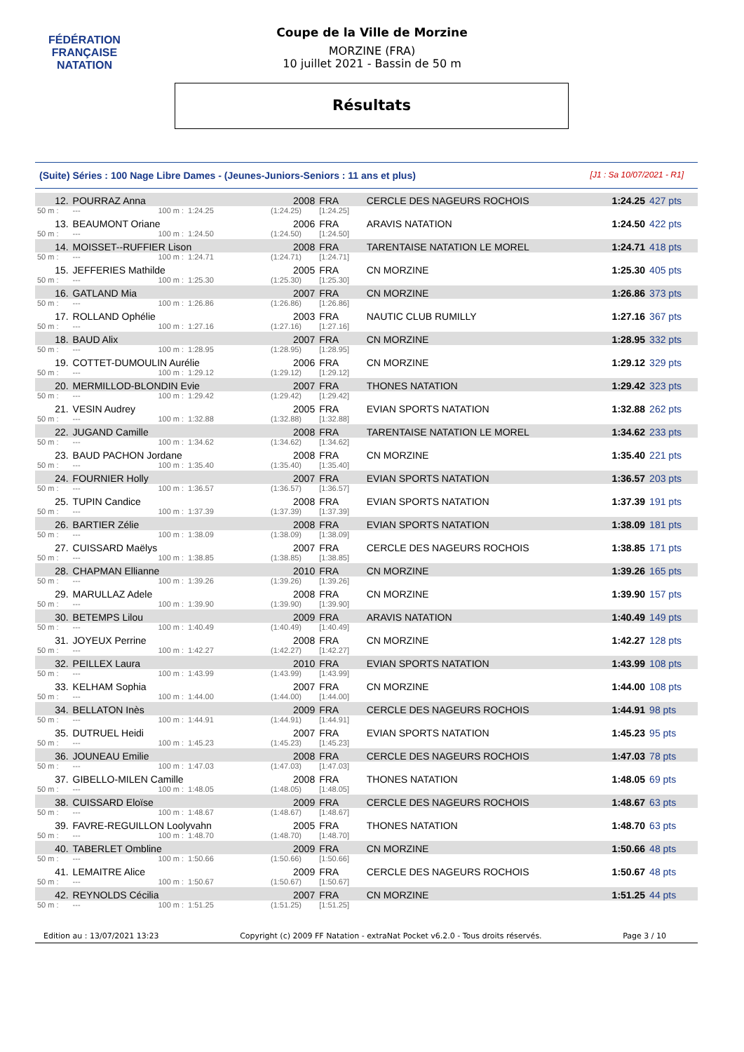FÉDÉRATION FRANÇAISE
NATATION
Coupe de la Ville de Morzine
MORZINE (FRA)
10 juillet 2021 - Bassin de 50 m
Résultats
(Suite) Séries : 100 Nage Libre Dames - (Jeunes-Juniors-Seniors : 11 ans et plus) [J1 : Sa 10/07/2021 - R1]
| 12. | POURRAZ Anna | | | 2008 | FRA | CERCLE DES NAGEURS ROCHOIS | 1:24.25 | 427 pts |
| 50 m : | --- | 100 m : | 1:24.25 | (1:24.25) | [1:24.25] | | | |
| 13. | BEAUMONT Oriane | | | 2006 | FRA | ARAVIS NATATION | 1:24.50 | 422 pts |
| 50 m : | --- | 100 m : | 1:24.50 | (1:24.50) | [1:24.50] | | | |
| 14. | MOISSET--RUFFIER Lison | | | 2008 | FRA | TARENTAISE NATATION LE MOREL | 1:24.71 | 418 pts |
| 50 m : | --- | 100 m : | 1:24.71 | (1:24.71) | [1:24.71] | | | |
| 15. | JEFFERIES Mathilde | | | 2005 | FRA | CN MORZINE | 1:25.30 | 405 pts |
| 50 m : | --- | 100 m : | 1:25.30 | (1:25.30) | [1:25.30] | | | |
| 16. | GATLAND Mia | | | 2007 | FRA | CN MORZINE | 1:26.86 | 373 pts |
| 50 m : | --- | 100 m : | 1:26.86 | (1:26.86) | [1:26.86] | | | |
| 17. | ROLLAND Ophélie | | | 2003 | FRA | NAUTIC CLUB RUMILLY | 1:27.16 | 367 pts |
| 50 m : | --- | 100 m : | 1:27.16 | (1:27.16) | [1:27.16] | | | |
| 18. | BAUD Alix | | | 2007 | FRA | CN MORZINE | 1:28.95 | 332 pts |
| 50 m : | --- | 100 m : | 1:28.95 | (1:28.95) | [1:28.95] | | | |
| 19. | COTTET-DUMOULIN Aurélie | | | 2006 | FRA | CN MORZINE | 1:29.12 | 329 pts |
| 50 m : | --- | 100 m : | 1:29.12 | (1:29.12) | [1:29.12] | | | |
| 20. | MERMILLOD-BLONDIN Evie | | | 2007 | FRA | THONES NATATION | 1:29.42 | 323 pts |
| 50 m : | --- | 100 m : | 1:29.42 | (1:29.42) | [1:29.42] | | | |
| 21. | VESIN Audrey | | | 2005 | FRA | EVIAN SPORTS NATATION | 1:32.88 | 262 pts |
| 50 m : | --- | 100 m : | 1:32.88 | (1:32.88) | [1:32.88] | | | |
| 22. | JUGAND Camille | | | 2008 | FRA | TARENTAISE NATATION LE MOREL | 1:34.62 | 233 pts |
| 50 m : | --- | 100 m : | 1:34.62 | (1:34.62) | [1:34.62] | | | |
| 23. | BAUD PACHON Jordane | | | 2008 | FRA | CN MORZINE | 1:35.40 | 221 pts |
| 50 m : | --- | 100 m : | 1:35.40 | (1:35.40) | [1:35.40] | | | |
| 24. | FOURNIER Holly | | | 2007 | FRA | EVIAN SPORTS NATATION | 1:36.57 | 203 pts |
| 50 m : | --- | 100 m : | 1:36.57 | (1:36.57) | [1:36.57] | | | |
| 25. | TUPIN Candice | | | 2008 | FRA | EVIAN SPORTS NATATION | 1:37.39 | 191 pts |
| 50 m : | --- | 100 m : | 1:37.39 | (1:37.39) | [1:37.39] | | | |
| 26. | BARTIER Zélie | | | 2008 | FRA | EVIAN SPORTS NATATION | 1:38.09 | 181 pts |
| 50 m : | --- | 100 m : | 1:38.09 | (1:38.09) | [1:38.09] | | | |
| 27. | CUISSARD Maëlys | | | 2007 | FRA | CERCLE DES NAGEURS ROCHOIS | 1:38.85 | 171 pts |
| 50 m : | --- | 100 m : | 1:38.85 | (1:38.85) | [1:38.85] | | | |
| 28. | CHAPMAN Ellianne | | | 2010 | FRA | CN MORZINE | 1:39.26 | 165 pts |
| 50 m : | --- | 100 m : | 1:39.26 | (1:39.26) | [1:39.26] | | | |
| 29. | MARULLAZ Adele | | | 2008 | FRA | CN MORZINE | 1:39.90 | 157 pts |
| 50 m : | --- | 100 m : | 1:39.90 | (1:39.90) | [1:39.90] | | | |
| 30. | BETEMPS Lilou | | | 2009 | FRA | ARAVIS NATATION | 1:40.49 | 149 pts |
| 50 m : | --- | 100 m : | 1:40.49 | (1:40.49) | [1:40.49] | | | |
| 31. | JOYEUX Perrine | | | 2008 | FRA | CN MORZINE | 1:42.27 | 128 pts |
| 50 m : | --- | 100 m : | 1:42.27 | (1:42.27) | [1:42.27] | | | |
| 32. | PEILLEX Laura | | | 2010 | FRA | EVIAN SPORTS NATATION | 1:43.99 | 108 pts |
| 50 m : | --- | 100 m : | 1:43.99 | (1:43.99) | [1:43.99] | | | |
| 33. | KELHAM Sophia | | | 2007 | FRA | CN MORZINE | 1:44.00 | 108 pts |
| 50 m : | --- | 100 m : | 1:44.00 | (1:44.00) | [1:44.00] | | | |
| 34. | BELLATON Inès | | | 2009 | FRA | CERCLE DES NAGEURS ROCHOIS | 1:44.91 | 98 pts |
| 50 m : | --- | 100 m : | 1:44.91 | (1:44.91) | [1:44.91] | | | |
| 35. | DUTRUEL Heidi | | | 2007 | FRA | EVIAN SPORTS NATATION | 1:45.23 | 95 pts |
| 50 m : | --- | 100 m : | 1:45.23 | (1:45.23) | [1:45.23] | | | |
| 36. | JOUNEAU Emilie | | | 2008 | FRA | CERCLE DES NAGEURS ROCHOIS | 1:47.03 | 78 pts |
| 50 m : | --- | 100 m : | 1:47.03 | (1:47.03) | [1:47.03] | | | |
| 37. | GIBELLO-MILEN Camille | | | 2008 | FRA | THONES NATATION | 1:48.05 | 69 pts |
| 50 m : | --- | 100 m : | 1:48.05 | (1:48.05) | [1:48.05] | | | |
| 38. | CUISSARD Eloïse | | | 2009 | FRA | CERCLE DES NAGEURS ROCHOIS | 1:48.67 | 63 pts |
| 50 m : | --- | 100 m : | 1:48.67 | (1:48.67) | [1:48.67] | | | |
| 39. | FAVRE-REGUILLON Loolyvahn | | | 2005 | FRA | THONES NATATION | 1:48.70 | 63 pts |
| 50 m : | --- | 100 m : | 1:48.70 | (1:48.70) | [1:48.70] | | | |
| 40. | TABERLET Ombline | | | 2009 | FRA | CN MORZINE | 1:50.66 | 48 pts |
| 50 m : | --- | 100 m : | 1:50.66 | (1:50.66) | [1:50.66] | | | |
| 41. | LEMAITRE Alice | | | 2009 | FRA | CERCLE DES NAGEURS ROCHOIS | 1:50.67 | 48 pts |
| 50 m : | --- | 100 m : | 1:50.67 | (1:50.67) | [1:50.67] | | | |
| 42. | REYNOLDS Cécilia | | | 2007 | FRA | CN MORZINE | 1:51.25 | 44 pts |
| 50 m : | --- | 100 m : | 1:51.25 | (1:51.25) | [1:51.25] | | | |
Edition au : 13/07/2021 13:23 Copyright (c) 2009 FF Natation - extraNat Pocket v6.2.0 - Tous droits réservés. Page 3 / 10